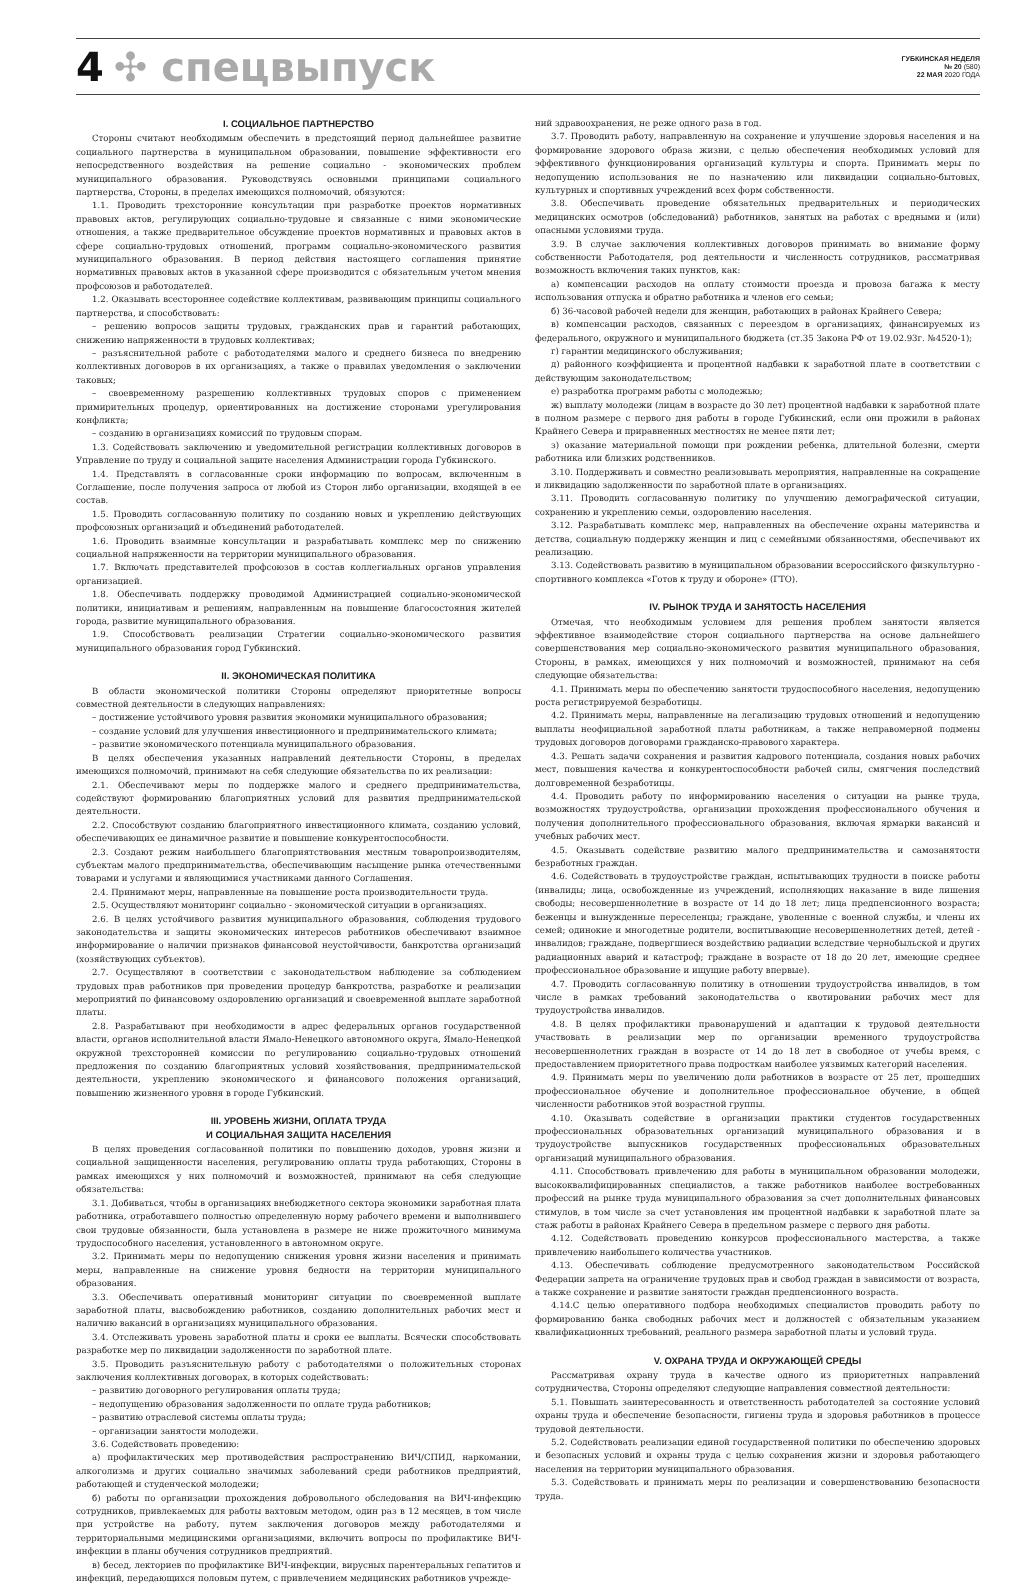4 ✣ спецвыпуск
ГУБКИНСКАЯ НЕДЕЛЯ
№ 20 (580)
22 МАЯ 2020 ГОДА
I. СОЦИАЛЬНОЕ ПАРТНЕРСТВО
Стороны считают необходимым обеспечить в предстоящий период дальнейшее развитие социального партнерства в муниципальном образовании, повышение эффективности его непосредственного воздействия на решение социально - экономических проблем муниципального образования. Руководствуясь основными принципами социального партнерства, Стороны, в пределах имеющихся полномочий, обязуются:
1.1. Проводить трехсторонние консультации при разработке проектов нормативных правовых актов, регулирующих социально-трудовые и связанные с ними экономические отношения, а также предварительное обсуждение проектов нормативных и правовых актов в сфере социально-трудовых отношений, программ социально-экономического развития муниципального образования. В период действия настоящего соглашения принятие нормативных правовых актов в указанной сфере производится с обязательным учетом мнения профсоюзов и работодателей.
1.2. Оказывать всестороннее содействие коллективам, развивающим принципы социального партнерства, и способствовать:
– решению вопросов защиты трудовых, гражданских прав и гарантий работающих, снижению напряженности в трудовых коллективах;
– разъяснительной работе с работодателями малого и среднего бизнеса по внедрению коллективных договоров в их организациях, а также о правилах уведомления о заключении таковых;
– своевременному разрешению коллективных трудовых споров с применением примирительных процедур, ориентированных на достижение сторонами урегулирования конфликта;
– созданию в организациях комиссий по трудовым спорам.
1.3. Содействовать заключению и уведомительной регистрации коллективных договоров в Управление по труду и социальной защите населения Администрации города Губкинского.
1.4. Представлять в согласованные сроки информацию по вопросам, включенным в Соглашение, после получения запроса от любой из Сторон либо организации, входящей в ее состав.
1.5. Проводить согласованную политику по созданию новых и укреплению действующих профсоюзных организаций и объединений работодателей.
1.6. Проводить взаимные консультации и разрабатывать комплекс мер по снижению социальной напряженности на территории муниципального образования.
1.7. Включать представителей профсоюзов в состав коллегиальных органов управления организацией.
1.8. Обеспечивать поддержку проводимой Администрацией социально-экономической политики, инициативам и решениям, направленным на повышение благосостояния жителей города, развитие муниципального образования.
1.9. Способствовать реализации Стратегии социально-экономического развития муниципального образования город Губкинский.
II. ЭКОНОМИЧЕСКАЯ ПОЛИТИКА
В области экономической политики Стороны определяют приоритетные вопросы совместной деятельности в следующих направлениях:
– достижение устойчивого уровня развития экономики муниципального образования;
– создание условий для улучшения инвестиционного и предпринимательского климата;
– развитие экономического потенциала муниципального образования.
В целях обеспечения указанных направлений деятельности Стороны, в пределах имеющихся полномочий, принимают на себя следующие обязательства по их реализации:
2.1. Обеспечивают меры по поддержке малого и среднего предпринимательства, содействуют формированию благоприятных условий для развития предпринимательской деятельности.
2.2. Способствуют созданию благоприятного инвестиционного климата, созданию условий, обеспечивающих ее динамичное развитие и повышение конкурентоспособности.
2.3. Создают режим наибольшего благоприятствования местным товаропроизводителям, субъектам малого предпринимательства, обеспечивающим насыщение рынка отечественными товарами и услугами и являющимися участниками данного Соглашения.
2.4. Принимают меры, направленные на повышение роста производительности труда.
2.5. Осуществляют мониторинг социально - экономической ситуации в организациях.
2.6. В целях устойчивого развития муниципального образования, соблюдения трудового законодательства и защиты экономических интересов работников обеспечивают взаимное информирование о наличии признаков финансовой неустойчивости, банкротства организаций (хозяйствующих субъектов).
2.7. Осуществляют в соответствии с законодательством наблюдение за соблюдением трудовых прав работников при проведении процедур банкротства, разработке и реализации мероприятий по финансовому оздоровлению организаций и своевременной выплате заработной платы.
2.8. Разрабатывают при необходимости в адрес федеральных органов государственной власти, органов исполнительной власти Ямало-Ненецкого автономного округа, Ямало-Ненецкой окружной трехсторонней комиссии по регулированию социально-трудовых отношений предложения по созданию благоприятных условий хозяйствования, предпринимательской деятельности, укреплению экономического и финансового положения организаций, повышению жизненного уровня в городе Губкинский.
III. УРОВЕНЬ ЖИЗНИ, ОПЛАТА ТРУДА
И СОЦИАЛЬНАЯ ЗАЩИТА НАСЕЛЕНИЯ
В целях проведения согласованной политики по повышению доходов, уровня жизни и социальной защищенности населения, регулированию оплаты труда работающих, Стороны в рамках имеющихся у них полномочий и возможностей, принимают на себя следующие обязательства:
3.1. Добиваться, чтобы в организациях внебюджетного сектора экономики заработная плата работника, отработавшего полностью определенную норму рабочего времени и выполнившего свои трудовые обязанности, была установлена в размере не ниже прожиточного минимума трудоспособного населения, установленного в автономном округе.
3.2. Принимать меры по недопущению снижения уровня жизни населения и принимать меры, направленные на снижение уровня бедности на территории муниципального образования.
3.3. Обеспечивать оперативный мониторинг ситуации по своевременной выплате заработной платы, высвобождению работников, созданию дополнительных рабочих мест и наличию вакансий в организациях муниципального образования.
3.4. Отслеживать уровень заработной платы и сроки ее выплаты. Всячески способствовать разработке мер по ликвидации задолженности по заработной плате.
3.5. Проводить разъяснительную работу с работодателями о положительных сторонах заключения коллективных договорах, в которых содействовать:
– развитию договорного регулирования оплаты труда;
– недопущению образования задолженности по оплате труда работников;
– развитию отраслевой системы оплаты труда;
– организации занятости молодежи.
3.6. Содействовать проведению:
а) профилактических мер противодействия распространению ВИЧ/СПИД, наркомании, алкоголизма и других социально значимых заболеваний среди работников предприятий, работающей и студенческой молодежи;
б) работы по организации прохождения добровольного обследования на ВИЧ-инфекцию сотрудников, привлекаемых для работы вахтовым методом, один раз в 12 месяцев, в том числе при устройстве на работу, путем заключения договоров между работодателями и территориальными медицинскими организациями, включить вопросы по профилактике ВИЧ-инфекции в планы обучения сотрудников предприятий.
в) бесед, лекториев по профилактике ВИЧ-инфекции, вирусных парентеральных гепатитов и инфекций, передающихся половым путем, с привлечением медицинских работников учрежде-
ний здравоохранения, не реже одного раза в год.
3.7. Проводить работу, направленную на сохранение и улучшение здоровья населения и на формирование здорового образа жизни, с целью обеспечения необходимых условий для эффективного функционирования организаций культуры и спорта. Принимать меры по недопущению использования не по назначению или ликвидации социально-бытовых, культурных и спортивных учреждений всех форм собственности.
3.8. Обеспечивать проведение обязательных предварительных и периодических медицинских осмотров (обследований) работников, занятых на работах с вредными и (или) опасными условиями труда.
3.9. В случае заключения коллективных договоров принимать во внимание форму собственности Работодателя, род деятельности и численность сотрудников, рассматривая возможность включения таких пунктов, как:
а) компенсации расходов на оплату стоимости проезда и провоза багажа к месту использования отпуска и обратно работника и членов его семьи;
б) 36-часовой рабочей недели для женщин, работающих в районах Крайнего Севера;
в) компенсации расходов, связанных с переездом в организациях, финансируемых из федерального, окружного и муниципального бюджета (ст.35 Закона РФ от 19.02.93г. №4520-1);
г) гарантии медицинского обслуживания;
д) районного коэффициента и процентной надбавки к заработной плате в соответствии с действующим законодательством;
е) разработка программ работы с молодежью;
ж) выплату молодежи (лицам в возрасте до 30 лет) процентной надбавки к заработной плате в полном размере с первого дня работы в городе Губкинский, если они прожили в районах Крайнего Севера и приравненных местностях не менее пяти лет;
з) оказание материальной помощи при рождении ребенка, длительной болезни, смерти работника или близких родственников.
3.10. Поддерживать и совместно реализовывать мероприятия, направленные на сокращение и ликвидацию задолженности по заработной плате в организациях.
3.11. Проводить согласованную политику по улучшению демографической ситуации, сохранению и укреплению семьи, оздоровлению населения.
3.12. Разрабатывать комплекс мер, направленных на обеспечение охраны материнства и детства, социальную поддержку женщин и лиц с семейными обязанностями, обеспечивают их реализацию.
3.13. Содействовать развитию в муниципальном образовании всероссийского физкультурно - спортивного комплекса «Готов к труду и обороне» (ГТО).
IV. РЫНОК ТРУДА И ЗАНЯТОСТЬ НАСЕЛЕНИЯ
Отмечая, что необходимым условием для решения проблем занятости является эффективное взаимодействие сторон социального партнерства на основе дальнейшего совершенствования мер социально-экономического развития муниципального образования, Стороны, в рамках, имеющихся у них полномочий и возможностей, принимают на себя следующие обязательства:
4.1. Принимать меры по обеспечению занятости трудоспособного населения, недопущению роста регистрируемой безработицы.
4.2. Принимать меры, направленные на легализацию трудовых отношений и недопущению выплаты неофициальной заработной платы работникам, а также неправомерной подмены трудовых договоров договорами гражданско-правового характера.
4.3. Решать задачи сохранения и развития кадрового потенциала, создания новых рабочих мест, повышения качества и конкурентоспособности рабочей силы, смягчения последствий долговременной безработицы.
4.4. Проводить работу по информированию населения о ситуации на рынке труда, возможностях трудоустройства, организации прохождения профессионального обучения и получения дополнительного профессионального образования, включая ярмарки вакансий и учебных рабочих мест.
4.5. Оказывать содействие развитию малого предпринимательства и самозанятости безработных граждан.
4.6. Содействовать в трудоустройстве граждан, испытывающих трудности в поиске работы (инвалиды; лица, освобожденные из учреждений, исполняющих наказание в виде лишения свободы; несовершеннолетние в возрасте от 14 до 18 лет; лица предпенсионного возраста; беженцы и вынужденные переселенцы; граждане, уволенные с военной службы, и члены их семей; одинокие и многодетные родители, воспитывающие несовершеннолетних детей, детей - инвалидов; граждане, подвергшиеся воздействию радиации вследствие чернобыльской и других радиационных аварий и катастроф; граждане в возрасте от 18 до 20 лет, имеющие среднее профессиональное образование и ищущие работу впервые).
4.7. Проводить согласованную политику в отношении трудоустройства инвалидов, в том числе в рамках требований законодательства о квотировании рабочих мест для трудоустройства инвалидов.
4.8. В целях профилактики правонарушений и адаптации к трудовой деятельности участвовать в реализации мер по организации временного трудоустройства несовершеннолетних граждан в возрасте от 14 до 18 лет в свободное от учебы время, с предоставлением приоритетного права подросткам наиболее уязвимых категорий населения.
4.9. Принимать меры по увеличению доли работников в возрасте от 25 лет, прошедших профессиональное обучение и дополнительное профессиональное обучение, в общей численности работников этой возрастной группы.
4.10. Оказывать содействие в организации практики студентов государственных профессиональных образовательных организаций муниципального образования и в трудоустройстве выпускников государственных профессиональных образовательных организаций муниципального образования.
4.11. Способствовать привлечению для работы в муниципальном образовании молодежи, высококвалифицированных специалистов, а также работников наиболее востребованных профессий на рынке труда муниципального образования за счет дополнительных финансовых стимулов, в том числе за счет установления им процентной надбавки к заработной плате за стаж работы в районах Крайнего Севера в предельном размере с первого дня работы.
4.12. Содействовать проведению конкурсов профессионального мастерства, а также привлечению наибольшего количества участников.
4.13. Обеспечивать соблюдение предусмотренного законодательством Российской Федерации запрета на ограничение трудовых прав и свобод граждан в зависимости от возраста, а также сохранение и развитие занятости граждан предпенсионного возраста.
4.14.С целью оперативного подбора необходимых специалистов проводить работу по формированию банка свободных рабочих мест и должностей с обязательным указанием квалификационных требований, реального размера заработной платы и условий труда.
V. ОХРАНА ТРУДА И ОКРУЖАЮЩЕЙ СРЕДЫ
Рассматривая охрану труда в качестве одного из приоритетных направлений сотрудничества, Стороны определяют следующие направления совместной деятельности:
5.1. Повышать заинтересованность и ответственность работодателей за состояние условий охраны труда и обеспечение безопасности, гигиены труда и здоровья работников в процессе трудовой деятельности.
5.2. Содействовать реализации единой государственной политики по обеспечению здоровых и безопасных условий и охраны труда с целью сохранения жизни и здоровья работающего населения на территории муниципального образования.
5.3. Содействовать и принимать меры по реализации и совершенствованию безопасности труда.